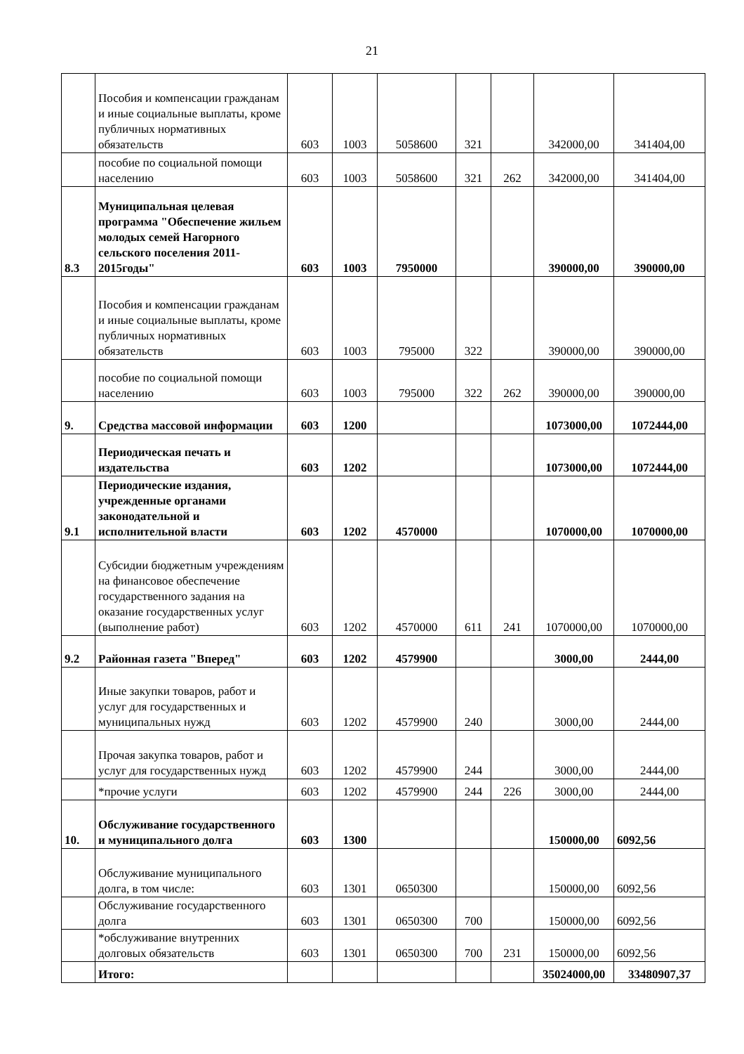21
| | Пособия и компенсации гражданам и иные социальные выплаты, кроме публичных нормативных обязательств | 603 | 1003 | 5058600 | 321 | | 342000,00 | 341404,00 |
| | пособие по социальной помощи населению | 603 | 1003 | 5058600 | 321 | 262 | 342000,00 | 341404,00 |
| 8.3 | Муниципальная целевая программа "Обеспечение жильем молодых семей Нагорного сельского поселения 2011-2015годы" | 603 | 1003 | 7950000 | | | 390000,00 | 390000,00 |
| | Пособия и компенсации гражданам и иные социальные выплаты, кроме публичных нормативных обязательств | 603 | 1003 | 795000 | 322 | | 390000,00 | 390000,00 |
| | пособие по социальной помощи населению | 603 | 1003 | 795000 | 322 | 262 | 390000,00 | 390000,00 |
| 9. | Средства массовой информации | 603 | 1200 | | | | 1073000,00 | 1072444,00 |
| | Периодическая печать и издательства | 603 | 1202 | | | | 1073000,00 | 1072444,00 |
| 9.1 | Периодические издания, учрежденные органами законодательной и исполнительной власти | 603 | 1202 | 4570000 | | | 1070000,00 | 1070000,00 |
| | Субсидии бюджетным учреждениям на финансовое обеспечение государственного задания на оказание государственных услуг (выполнение работ) | 603 | 1202 | 4570000 | 611 | 241 | 1070000,00 | 1070000,00 |
| 9.2 | Районная газета "Вперед" | 603 | 1202 | 4579900 | | | 3000,00 | 2444,00 |
| | Иные закупки товаров, работ и услуг для государственных и муниципальных нужд | 603 | 1202 | 4579900 | 240 | | 3000,00 | 2444,00 |
| | Прочая закупка товаров, работ и услуг для государственных нужд | 603 | 1202 | 4579900 | 244 | | 3000,00 | 2444,00 |
| | *прочие услуги | 603 | 1202 | 4579900 | 244 | 226 | 3000,00 | 2444,00 |
| 10. | Обслуживание государственного и муниципального долга | 603 | 1300 | | | | 150000,00 | 6092,56 |
| | Обслуживание муниципального долга, в том числе: | 603 | 1301 | 0650300 | | | 150000,00 | 6092,56 |
| | Обслуживание государственного долга | 603 | 1301 | 0650300 | 700 | | 150000,00 | 6092,56 |
| | *обслуживание внутренних долговых обязательств | 603 | 1301 | 0650300 | 700 | 231 | 150000,00 | 6092,56 |
| | Итого: | | | | | | 35024000,00 | 33480907,37 |